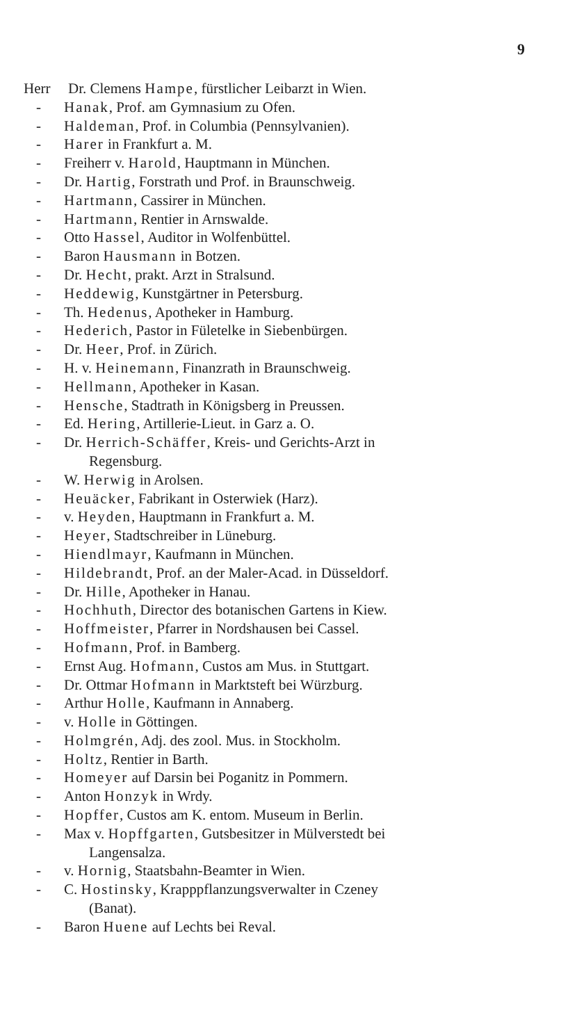9
Herr Dr. Clemens Hampe, fürstlicher Leibarzt in Wien.
- Hanak, Prof. am Gymnasium zu Ofen.
- Haldeman, Prof. in Columbia (Pennsylvanien).
- Harer in Frankfurt a. M.
- Freiherr v. Harold, Hauptmann in München.
- Dr. Hartig, Forstrath und Prof. in Braunschweig.
- Hartmann, Cassirer in München.
- Hartmann, Rentier in Arnswalde.
- Otto Hassel, Auditor in Wolfenbüttel.
- Baron Hausmann in Botzen.
- Dr. Hecht, prakt. Arzt in Stralsund.
- Heddewig, Kunstgärtner in Petersburg.
- Th. Hedenus, Apotheker in Hamburg.
- Hederich, Pastor in Fületelke in Siebenbürgen.
- Dr. Heer, Prof. in Zürich.
- H. v. Heinemann, Finanzrath in Braunschweig.
- Hellmann, Apotheker in Kasan.
- Hensche, Stadtrath in Königsberg in Preussen.
- Ed. Hering, Artillerie-Lieut. in Garz a. O.
- Dr. Herrich-Schäffer, Kreis- und Gerichts-Arzt in
Regensburg.
- W. Herwig in Arolsen.
- Heuäcker, Fabrikant in Osterwiek (Harz).
- v. Heyden, Hauptmann in Frankfurt a. M.
- Heyer, Stadtschreiber in Lüneburg.
- Hiendlmayr, Kaufmann in München.
- Hildebrandt, Prof. an der Maler-Acad. in Düsseldorf.
- Dr. Hille, Apotheker in Hanau.
- Hochhuth, Director des botanischen Gartens in Kiew.
- Hoffmeister, Pfarrer in Nordshausen bei Cassel.
- Hofmann, Prof. in Bamberg.
- Ernst Aug. Hofmann, Custos am Mus. in Stuttgart.
- Dr. Ottmar Hofmann in Marktsteft bei Würzburg.
- Arthur Holle, Kaufmann in Annaberg.
- v. Holle in Göttingen.
- Holmgrén, Adj. des zool. Mus. in Stockholm.
- Holtz, Rentier in Barth.
- Homeyer auf Darsin bei Poganitz in Pommern.
- Anton Honzyk in Wrdy.
- Hopffer, Custos am K. entom. Museum in Berlin.
- Max v. Hopffgarten, Gutsbesitzer in Mülverstedt bei
Langensalza.
- v. Hornig, Staatsbahn-Beamter in Wien.
- C. Hostinsky, Krapppflanzungsverwalter in Czeney
(Banat).
- Baron Huene auf Lechts bei Reval.